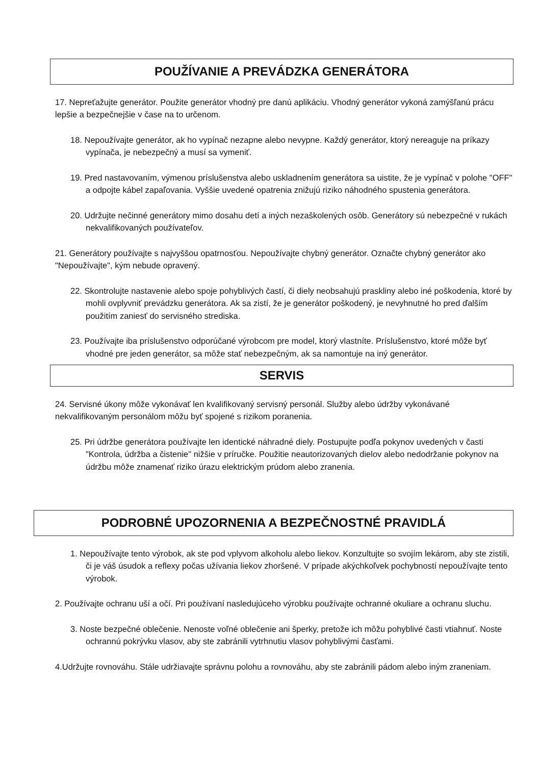POUŽÍVANIE A PREVÁDZKA GENERÁTORA
17. Nepreťažujte generátor. Použite generátor vhodný pre danú aplikáciu. Vhodný generátor vykoná zamýšľanú prácu lepšie a bezpečnejšie v čase na to určenom.
18. Nepoužívajte generátor, ak ho vypínač nezapne alebo nevypne. Každý generátor, ktorý nereaguje na príkazy vypínača, je nebezpečný a musí sa vymeniť.
19. Pred nastavovaním, výmenou príslušenstva alebo uskladnením generátora sa uistite, že je vypínač v polohe "OFF" a odpojte kábel zapaľovania. Vyššie uvedené opatrenia znižujú riziko náhodného spustenia generátora.
20. Udržujte nečinné generátory mimo dosahu detí a iných nezaškolených osôb. Generátory sú nebezpečné v rukách nekvalifikovaných používateľov.
21. Generátory používajte s najvyššou opatrnosťou. Nepoužívajte chybný generátor. Označte chybný generátor ako "Nepoužívajte", kým nebude opravený.
22. Skontrolujte nastavenie alebo spoje pohyblivých častí, či diely neobsahujú praskliny alebo iné poškodenia, ktoré by mohli ovplyvniť prevádzku generátora. Ak sa zistí, že je generátor poškodený, je nevyhnutné ho pred ďalším použitím zaniesť do servisného strediska.
23. Používajte iba príslušenstvo odporúčané výrobcom pre model, ktorý vlastníte. Príslušenstvo, ktoré môže byť vhodné pre jeden generátor, sa môže stať nebezpečným, ak sa namontuje na iný generátor.
SERVIS
24. Servisné úkony môže vykonávať len kvalifikovaný servisný personál. Služby alebo údržby vykonávané nekvalifikovaným personálom môžu byť spojené s rizikom poranenia.
25. Pri údržbe generátora používajte len identické náhradné diely. Postupujte podľa pokynov uvedených v časti "Kontrola, údržba a čistenie" nižšie v príručke. Použitie neautorizovaných dielov alebo nedodržanie pokynov na údržbu môže znamenať riziko úrazu elektrickým prúdom alebo zranenia.
PODROBNÉ UPOZORNENIA A BEZPEČNOSTNÉ PRAVIDLÁ
1. Nepoužívajte tento výrobok, ak ste pod vplyvom alkoholu alebo liekov. Konzultujte so svojím lekárom, aby ste zistili, či je váš úsudok a reflexy počas užívania liekov zhoršené. V prípade akýchkoľvek pochybností nepoužívajte tento výrobok.
2. Používajte ochranu uší a očí. Pri používaní nasledujúceho výrobku používajte ochranné okuliare a ochranu sluchu.
3. Noste bezpečné oblečenie. Nenoste voľné oblečenie ani šperky, pretože ich môžu pohyblivé časti vtiahnuť. Noste ochrannú pokrývku vlasov, aby ste zabránili vytrhnutiu vlasov pohyblivými časťami.
4.Udržujte rovnováhu. Stále udržiavajte správnu polohu a rovnováhu, aby ste zabránili pádom alebo iným zraneniam.